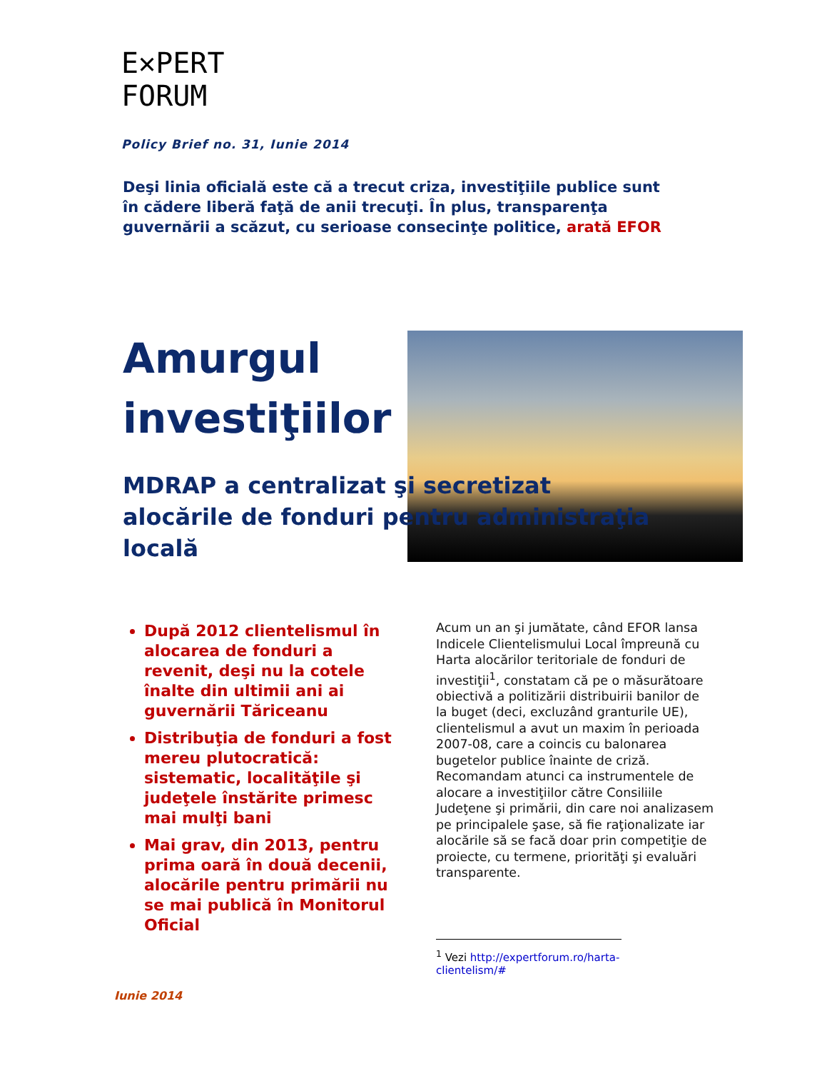E✕PERT
FORUM
Policy Brief no. 31, Iunie 2014
Deşi linia oficială este că a trecut criza, investiţiile publice sunt în cădere liberă faţă de anii trecuţi. În plus, transparenţa guvernării a scăzut, cu serioase consecinţe politice, arată EFOR
Amurgul
investiţiilor
MDRAP a centralizat şi secretizat alocările de fonduri pentru administraţia locală
După 2012 clientelismul în alocarea de fonduri a revenit, deşi nu la cotele înalte din ultimii ani ai guvernării Tăriceanu
Distribuţia de fonduri a fost mereu plutocratică: sistematic, localităţile şi judeţele înstărite primesc mai mulţi bani
Mai grav, din 2013, pentru prima oară în două decenii, alocările pentru primării nu se mai publică în Monitorul Oficial
Acum un an şi jumătate, când EFOR lansa Indicele Clientelismului Local împreună cu Harta alocărilor teritoriale de fonduri de investiţii<sup>1</sup>, constatam că pe o măsurătoare obiectivă a politizării distribuirii banilor de la buget (deci, excluzând granturile UE), clientelismul a avut un maxim în perioada 2007-08, care a coincis cu balonarea bugetelor publice înainte de criză. Recomandam atunci ca instrumentele de alocare a investiţiilor către Consiliile Judeţene şi primării, din care noi analizasem pe principalele şase, să fie raţionalizate iar alocările să se facă doar prin competiţie de proiecte, cu termene, priorităţi şi evaluări transparente.
<sup>1</sup> Vezi http://expertforum.ro/harta-clientelism/#
Iunie 2014